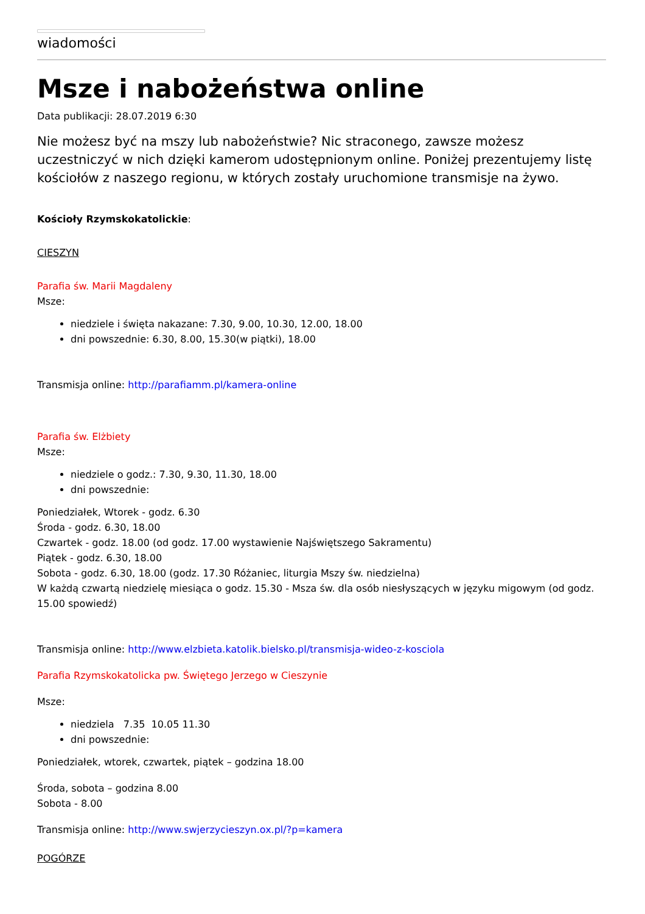wiadomości
Msze i nabożeństwa online
Data publikacji: 28.07.2019 6:30
Nie możesz być na mszy lub nabożeństwie? Nic straconego, zawsze możesz uczestniczyć w nich dzięki kamerom udostępnionym online. Poniżej prezentujemy listę kościołów z naszego regionu, w których zostały uruchomione transmisje na żywo.
Kościoły Rzymskokatolickie:
CIESZYN
Parafia św. Marii Magdaleny
Msze:
niedziele i święta nakazane: 7.30, 9.00, 10.30, 12.00, 18.00
dni powszednie: 6.30, 8.00, 15.30(w piątki), 18.00
Transmisja online: http://parafiamm.pl/kamera-online
Parafia św. Elżbiety
Msze:
niedziele o godz.: 7.30, 9.30, 11.30, 18.00
dni powszednie:
Poniedziałek, Wtorek - godz. 6.30
Środa - godz. 6.30, 18.00
Czwartek - godz. 18.00 (od godz. 17.00 wystawienie Najświętszego Sakramentu)
Piątek - godz. 6.30, 18.00
Sobota - godz. 6.30, 18.00 (godz. 17.30 Różaniec, liturgia Mszy św. niedzielna)
W każdą czwartą niedzielę miesiąca o godz. 15.30 - Msza św. dla osób niesłyszących w języku migowym (od godz. 15.00 spowiedź)
Transmisja online: http://www.elzbieta.katolik.bielsko.pl/transmisja-wideo-z-kosciola
Parafia Rzymskokatolicka pw. Świętego Jerzego w Cieszynie
Msze:
niedziela 7.35 10.05 11.30
dni powszednie:
Poniedziałek, wtorek, czwartek, piątek – godzina 18.00
Środa, sobota – godzina 8.00
Sobota - 8.00
Transmisja online: http://www.swjerzycieszyn.ox.pl/?p=kamera
POGÓRZE